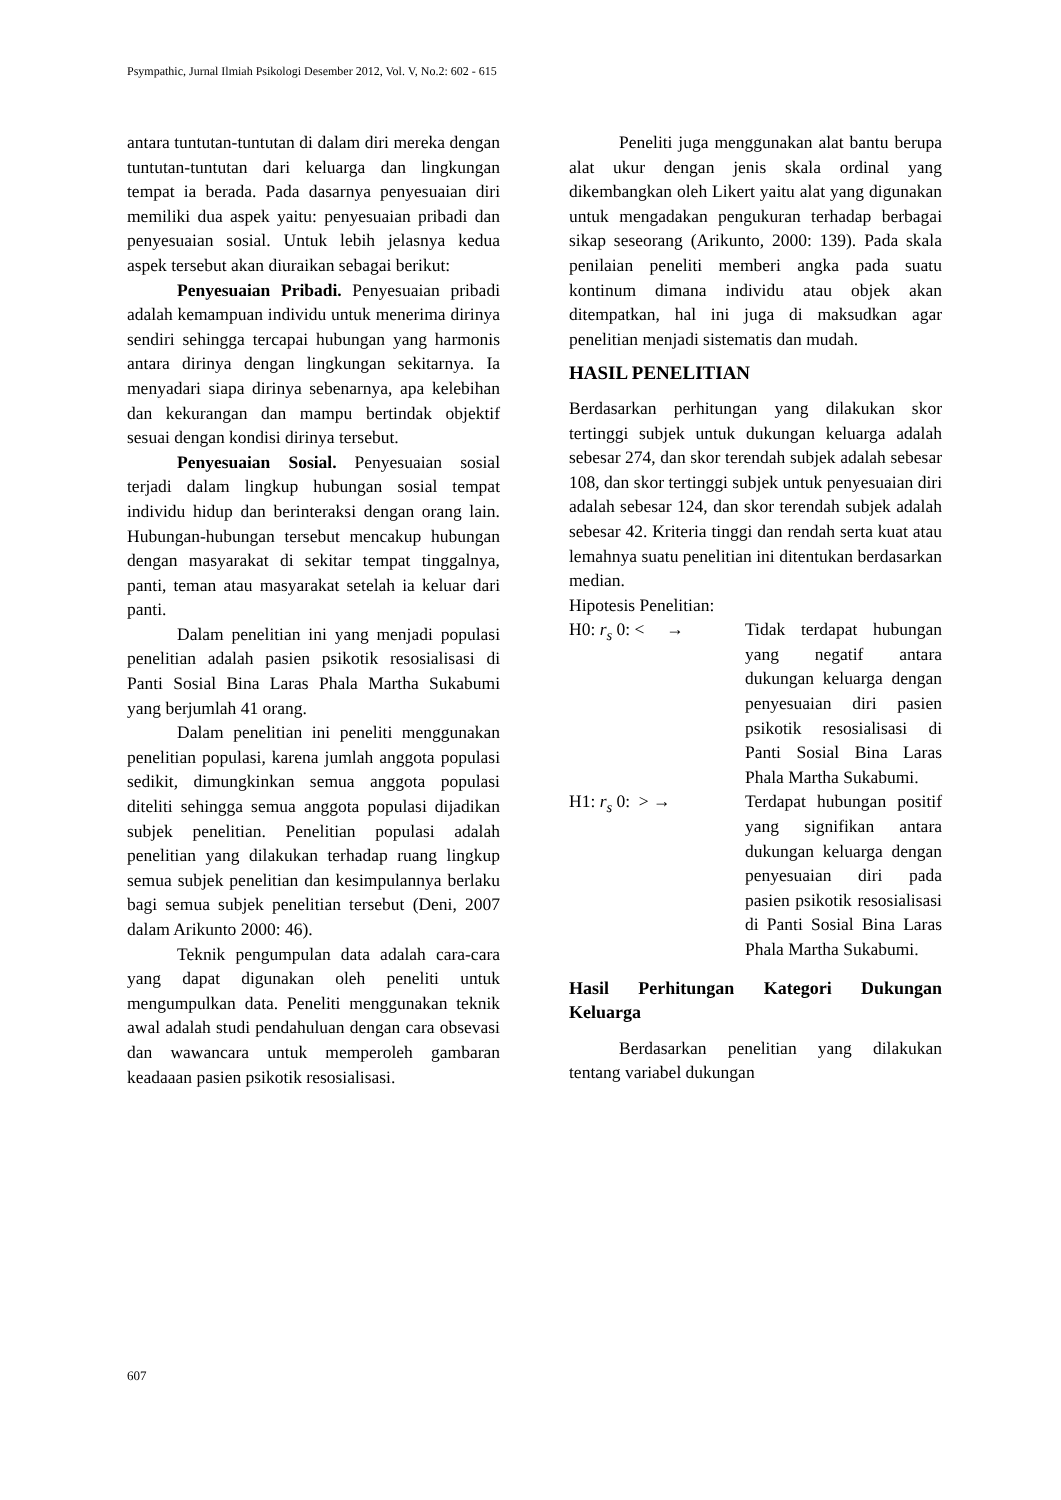Psympathic, Jurnal Ilmiah Psikologi Desember 2012, Vol. V, No.2: 602 - 615
antara tuntutan-tuntutan di dalam diri mereka dengan tuntutan-tuntutan dari keluarga dan lingkungan tempat ia berada. Pada dasarnya penyesuaian diri memiliki dua aspek yaitu: penyesuaian pribadi dan penyesuaian sosial. Untuk lebih jelasnya kedua aspek tersebut akan diuraikan sebagai berikut:
Penyesuaian Pribadi. Penyesuaian pribadi adalah kemampuan individu untuk menerima dirinya sendiri sehingga tercapai hubungan yang harmonis antara dirinya dengan lingkungan sekitarnya. Ia menyadari siapa dirinya sebenarnya, apa kelebihan dan kekurangan dan mampu bertindak objektif sesuai dengan kondisi dirinya tersebut.
Penyesuaian Sosial. Penyesuaian sosial terjadi dalam lingkup hubungan sosial tempat individu hidup dan berinteraksi dengan orang lain. Hubungan-hubungan tersebut mencakup hubungan dengan masyarakat di sekitar tempat tinggalnya, panti, teman atau masyarakat setelah ia keluar dari panti.
Dalam penelitian ini yang menjadi populasi penelitian adalah pasien psikotik resosialisasi di Panti Sosial Bina Laras Phala Martha Sukabumi yang berjumlah 41 orang.
Dalam penelitian ini peneliti menggunakan penelitian populasi, karena jumlah anggota populasi sedikit, dimungkinkan semua anggota populasi diteliti sehingga semua anggota populasi dijadikan subjek penelitian. Penelitian populasi adalah penelitian yang dilakukan terhadap ruang lingkup semua subjek penelitian dan kesimpulannya berlaku bagi semua subjek penelitian tersebut (Deni, 2007 dalam Arikunto 2000: 46).
Teknik pengumpulan data adalah cara-cara yang dapat digunakan oleh peneliti untuk mengumpulkan data. Peneliti menggunakan teknik awal adalah studi pendahuluan dengan cara obsevasi dan wawancara untuk memperoleh gambaran keadaaan pasien psikotik resosialisasi.
Peneliti juga menggunakan alat bantu berupa alat ukur dengan jenis skala ordinal yang dikembangkan oleh Likert yaitu alat yang digunakan untuk mengadakan pengukuran terhadap berbagai sikap seseorang (Arikunto, 2000: 139). Pada skala penilaian peneliti memberi angka pada suatu kontinum dimana individu atau objek akan ditempatkan, hal ini juga di maksudkan agar penelitian menjadi sistematis dan mudah.
HASIL PENELITIAN
Berdasarkan perhitungan yang dilakukan skor tertinggi subjek untuk dukungan keluarga adalah sebesar 274, dan skor terendah subjek adalah sebesar 108, dan skor tertinggi subjek untuk penyesuaian diri adalah sebesar 124, dan skor terendah subjek adalah sebesar 42. Kriteria tinggi dan rendah serta kuat atau lemahnya suatu penelitian ini ditentukan berdasarkan median.
Hipotesis Penelitian:
H0: r<sub>s</sub> 0: < → Tidak terdapat hubungan yang negatif antara dukungan keluarga dengan penyesuaian diri pasien psikotik resosialisasi di Panti Sosial Bina Laras Phala Martha Sukabumi.
H1: r<sub>s</sub> 0: > → Terdapat hubungan positif yang signifikan antara dukungan keluarga dengan penyesuaian diri pada pasien psikotik resosialisasi di Panti Sosial Bina Laras Phala Martha Sukabumi.
Hasil Perhitungan Kategori Dukungan Keluarga
Berdasarkan penelitian yang dilakukan tentang variabel dukungan
607